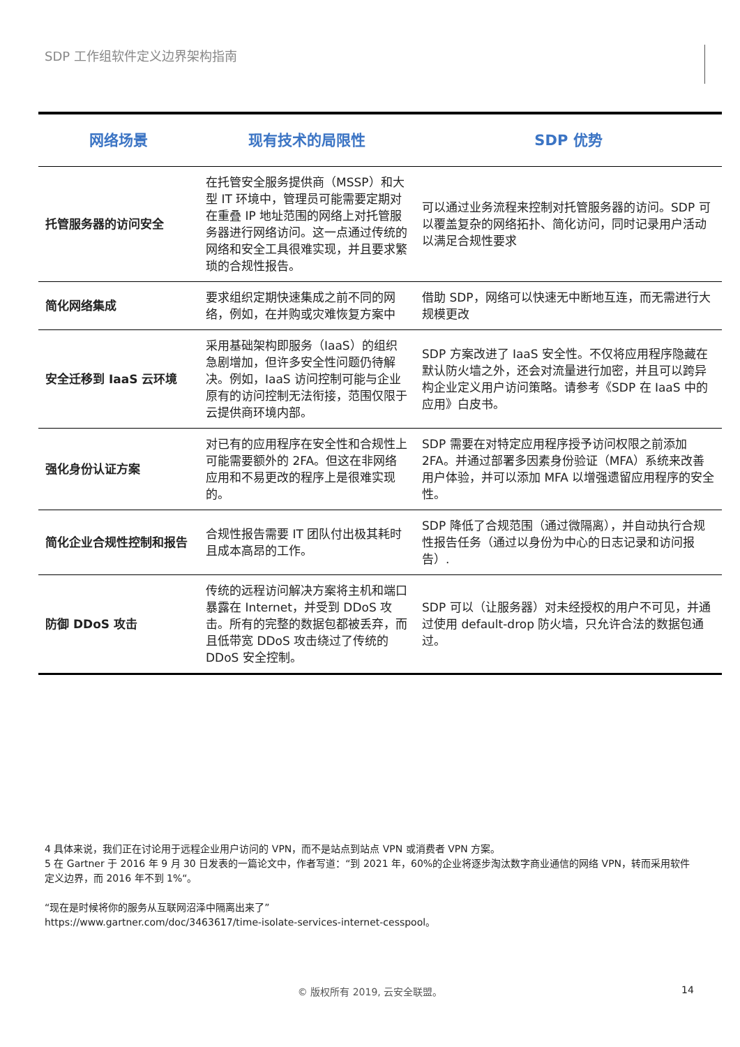SDP 工作组软件定义边界架构指南
| 网络场景 | 现有技术的局限性 | SDP 优势 |
| --- | --- | --- |
| 托管服务器的访问安全 | 在托管安全服务提供商（MSSP）和大型 IT 环境中，管理员可能需要定期对在重叠 IP 地址范围的网络上对托管服务器进行网络访问。这一点通过传统的网络和安全工具很难实现，并且要求繁琐的合规性报告。 | 可以通过业务流程来控制对托管服务器的访问。SDP 可以覆盖复杂的网络拓扑、简化访问，同时记录用户活动以满足合规性要求 |
| 简化网络集成 | 要求组织定期快速集成之前不同的网络，例如，在并购或灾难恢复方案中 | 借助 SDP，网络可以快速无中断地互连，而无需进行大规模更改 |
| 安全迁移到 IaaS 云环境 | 采用基础架构即服务（IaaS）的组织急剧增加，但许多安全性问题仍待解决。例如，IaaS 访问控制可能与企业原有的访问控制无法衔接，范围仅限于云提供商环境内部。 | SDP 方案改进了 IaaS 安全性。不仅将应用程序隐藏在默认防火墙之外，还会对流量进行加密，并且可以跨异构企业定义用户访问策略。请参考《SDP 在 IaaS 中的应用》白皮书。 |
| 强化身份认证方案 | 对已有的应用程序在安全性和合规性上可能需要额外的 2FA。但这在非网络应用和不易更改的程序上是很难实现的。 | SDP 需要在对特定应用程序授予访问权限之前添加 2FA。并通过部署多因素身份验证（MFA）系统来改善用户体验，并可以添加 MFA 以增强遗留应用程序的安全性。 |
| 简化企业合规性控制和报告 | 合规性报告需要 IT 团队付出极其耗时且成本高昂的工作。 | SDP 降低了合规范围（通过微隔离），并自动执行合规性报告任务（通过以身份为中心的日志记录和访问报告）. |
| 防御 DDoS 攻击 | 传统的远程访问解决方案将主机和端口暴露在 Internet，并受到 DDoS 攻击。所有的完整的数据包都被丢弃，而且低带宽 DDoS 攻击绕过了传统的 DDoS 安全控制。 | SDP 可以（让服务器）对未经授权的用户不可见，并通过使用 default-drop 防火墙，只允许合法的数据包通过。 |
4 具体来说，我们正在讨论用于远程企业用户访问的 VPN，而不是站点到站点 VPN 或消费者 VPN 方案。
5 在 Gartner 于 2016 年 9 月 30 日发表的一篇论文中，作者写道：“到 2021 年，60%的企业将逐步淘汰数字商业通信的网络 VPN，转而采用软件定义边界，而 2016 年不到 1%“。
“现在是时候将你的服务从互联网沼泽中隔离出来了”
https://www.gartner.com/doc/3463617/time-isolate-services-internet-cesspool。
© 版权所有 2019, 云安全联盟。 14